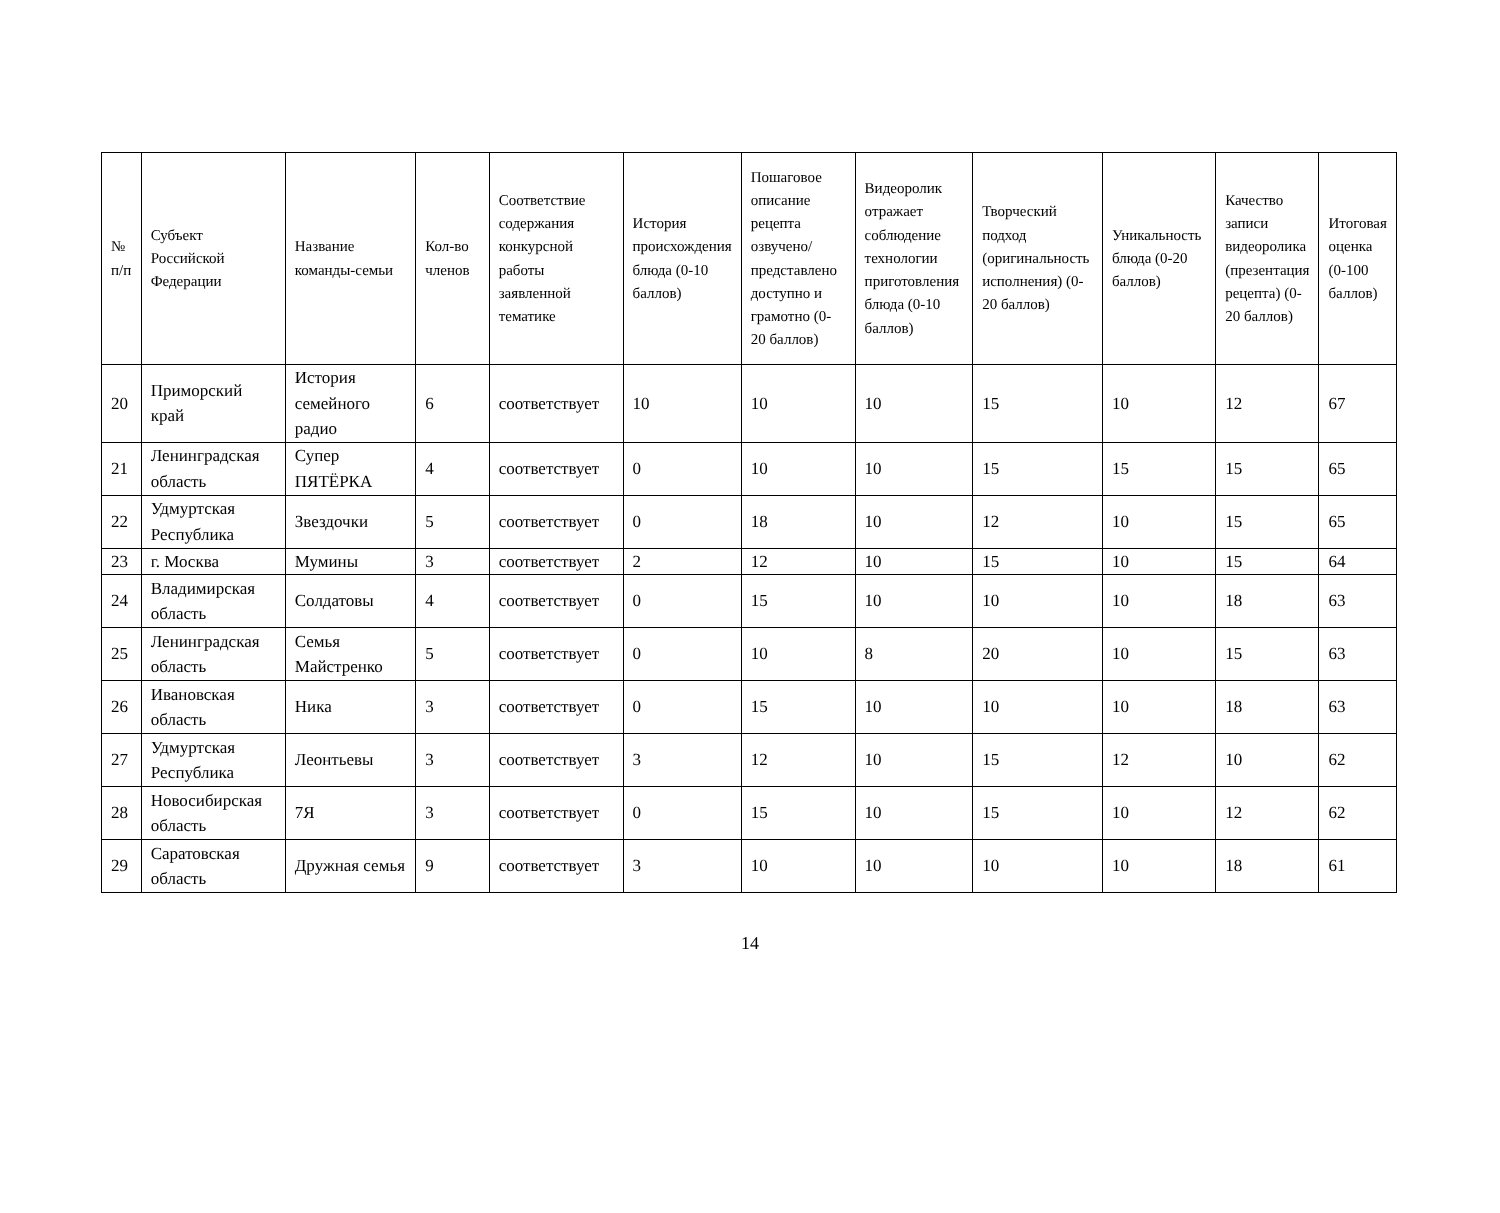| № п/п | Субъект Российской Федерации | Название команды-семьи | Кол-во членов | Соответствие содержания конкурсной работы заявленной тематике | История происхождения блюда (0-10 баллов) | Пошаговое описание рецепта озвучено/представлено доступно и грамотно (0-20 баллов) | Видеоролик отражает соблюдение технологии приготовления блюда (0-10 баллов) | Творческий подход (оригинальность исполнения) (0-20 баллов) | Уникальность блюда (0-20 баллов) | Качество записи видеоролика (презентация рецепта) (0-20 баллов) | Итоговая оценка (0-100 баллов) |
| --- | --- | --- | --- | --- | --- | --- | --- | --- | --- | --- | --- |
| 20 | Приморский край | История семейного радио | 6 | соответствует | 10 | 10 | 10 | 15 | 10 | 12 | 67 |
| 21 | Ленинградская область | Супер ПЯТЁРКА | 4 | соответствует | 0 | 10 | 10 | 15 | 15 | 15 | 65 |
| 22 | Удмуртская Республика | Звездочки | 5 | соответствует | 0 | 18 | 10 | 12 | 10 | 15 | 65 |
| 23 | г. Москва | Мумины | 3 | соответствует | 2 | 12 | 10 | 15 | 10 | 15 | 64 |
| 24 | Владимирская область | Солдатовы | 4 | соответствует | 0 | 15 | 10 | 10 | 10 | 18 | 63 |
| 25 | Ленинградская область | Семья Майстренко | 5 | соответствует | 0 | 10 | 8 | 20 | 10 | 15 | 63 |
| 26 | Ивановская область | Ника | 3 | соответствует | 0 | 15 | 10 | 10 | 10 | 18 | 63 |
| 27 | Удмуртская Республика | Леонтьевы | 3 | соответствует | 3 | 12 | 10 | 15 | 12 | 10 | 62 |
| 28 | Новосибирская область | 7Я | 3 | соответствует | 0 | 15 | 10 | 15 | 10 | 12 | 62 |
| 29 | Саратовская область | Дружная семья | 9 | соответствует | 3 | 10 | 10 | 10 | 10 | 18 | 61 |
14